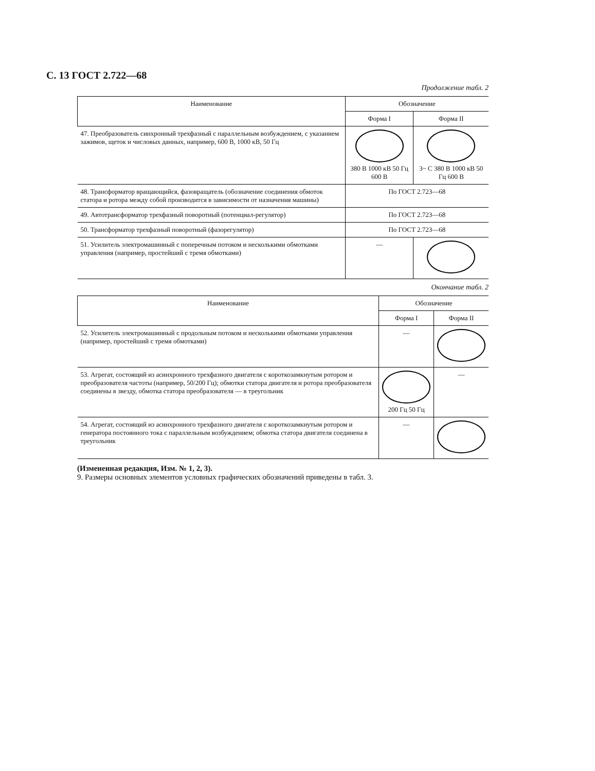С. 13 ГОСТ 2.722—68
Продолжение табл. 2
| Наименование | Обозначение | |
| --- | --- | --- |
| | Форма I | Форма II |
| 47. Преобразователь синхронный трехфазный с параллельным возбуждением, с указанием зажимов, щеток и числовых данных, например, 600 В, 1000 кВ, 50 Гц | 380 В 1000 кВ 50 Гц 600 В | 3~ С 380 В 1000 кВ 50 Гц 600 В |
| 48. Трансформатор вращающийся, фазовращатель (обозначение соединения обмоток статора и ротора между собой производится в зависимости от назначения машины) | По ГОСТ 2.723—68 | |
| 49. Автотрансформатор трехфазный поворотный (потенциал-регулятор) | По ГОСТ 2.723—68 | |
| 50. Трансформатор трехфазный поворотный (фазорегулятор) | По ГОСТ 2.723—68 | |
| 51. Усилитель электромашинный с поперечным потоком и несколькими обмотками управления (например, простейший с тремя обмотками) | — | |
Окончание табл. 2
| Наименование | Обозначение | |
| --- | --- | --- |
| | Форма I | Форма II |
| 52. Усилитель электромашинный с продольным потоком и несколькими обмотками управления (например, простейший с тремя обмотками) | — | |
| 53. Агрегат, состоящий из асинхронного трехфазного двигателя с короткозамкнутым ротором и преобразователя частоты (например, 50/200 Гц); обмотки статора двигателя и ротора преобразователя соединены в звезду, обмотка статора преобразователя — в треугольник | 200 Гц 50 Гц | — |
| 54. Агрегат, состоящий из асинхронного трехфазного двигателя с короткозамкнутым ротором и генератора постоянного тока с параллельным возбуждением; обмотка статора двигателя соединена в треугольник | — | |
(Измененная редакция, Изм. № 1, 2, 3).
9. Размеры основных элементов условных графических обозначений приведены в табл. 3.